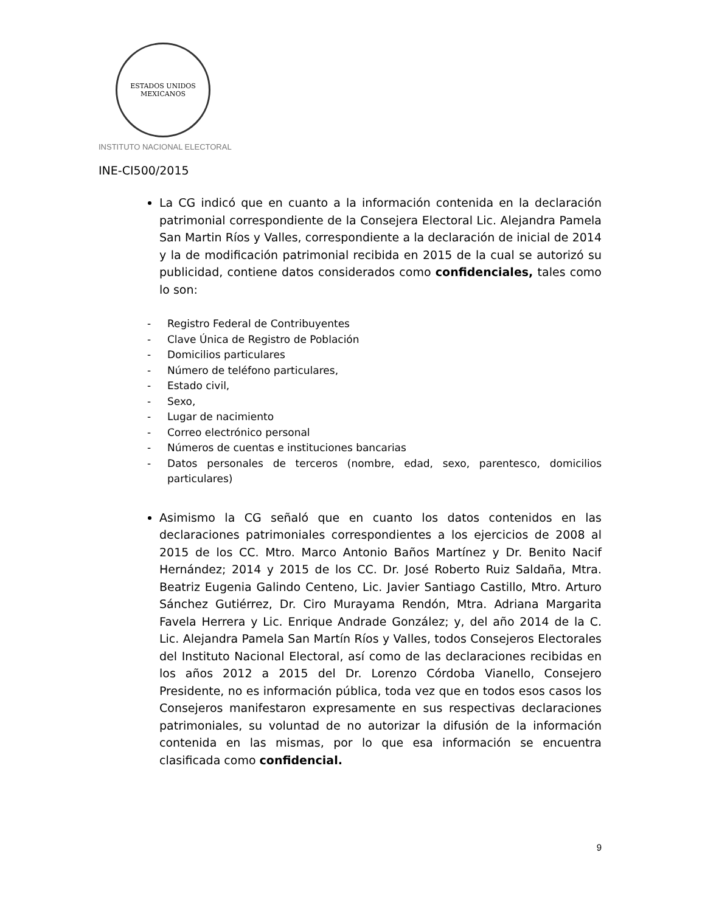ESTADOS UNIDOS MEXICANOS
INSTITUTO NACIONAL ELECTORAL
INE-CI500/2015
La CG indicó que en cuanto a la información contenida en la declaración patrimonial correspondiente de la Consejera Electoral Lic. Alejandra Pamela San Martin Ríos y Valles, correspondiente a la declaración de inicial de 2014 y la de modificación patrimonial recibida en 2015 de la cual se autorizó su publicidad, contiene datos considerados como confidenciales, tales como lo son:
- Registro Federal de Contribuyentes
- Clave Única de Registro de Población
- Domicilios particulares
- Número de teléfono particulares,
- Estado civil,
- Sexo,
- Lugar de nacimiento
- Correo electrónico personal
- Números de cuentas e instituciones bancarias
- Datos personales de terceros (nombre, edad, sexo, parentesco, domicilios particulares)
Asimismo la CG señaló que en cuanto los datos contenidos en las declaraciones patrimoniales correspondientes a los ejercicios de 2008 al 2015 de los CC. Mtro. Marco Antonio Baños Martínez y Dr. Benito Nacif Hernández; 2014 y 2015 de los CC. Dr. José Roberto Ruiz Saldaña, Mtra. Beatriz Eugenia Galindo Centeno, Lic. Javier Santiago Castillo, Mtro. Arturo Sánchez Gutiérrez, Dr. Ciro Murayama Rendón, Mtra. Adriana Margarita Favela Herrera y Lic. Enrique Andrade González; y, del año 2014 de la C. Lic. Alejandra Pamela San Martín Ríos y Valles, todos Consejeros Electorales del Instituto Nacional Electoral, así como de las declaraciones recibidas en los años 2012 a 2015 del Dr. Lorenzo Córdoba Vianello, Consejero Presidente, no es información pública, toda vez que en todos esos casos los Consejeros manifestaron expresamente en sus respectivas declaraciones patrimoniales, su voluntad de no autorizar la difusión de la información contenida en las mismas, por lo que esa información se encuentra clasificada como confidencial.
9